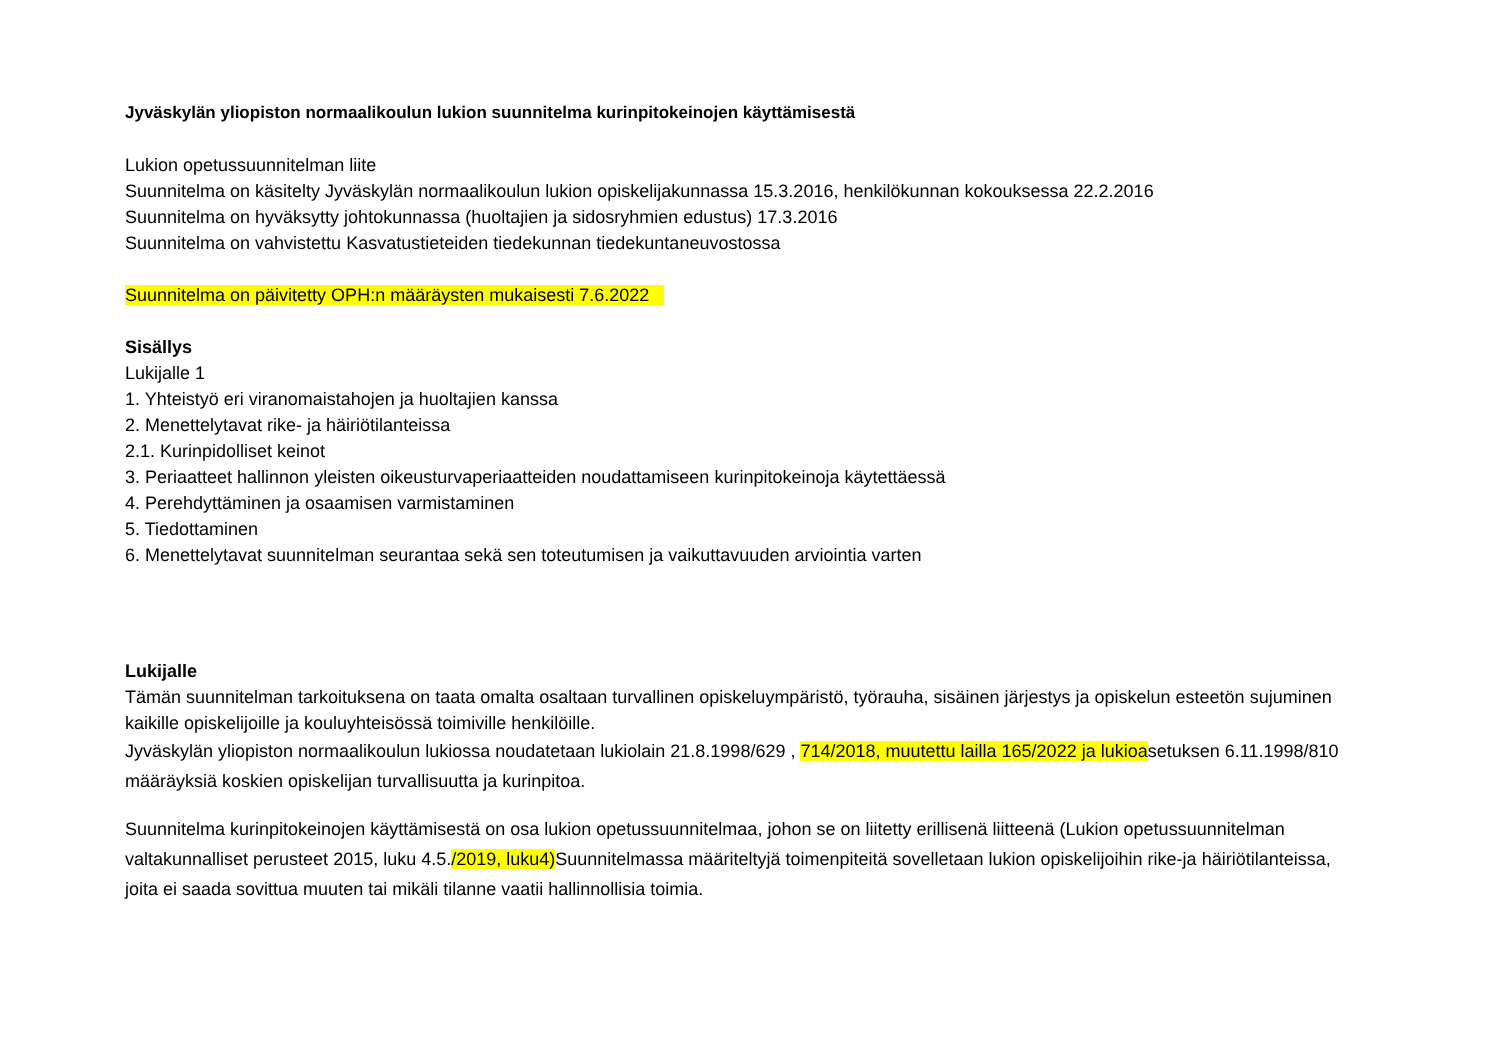Jyväskylän yliopiston normaalikoulun lukion suunnitelma kurinpitokeinojen käyttämisestä
Lukion opetussuunnitelman liite
Suunnitelma on käsitelty Jyväskylän normaalikoulun lukion opiskelijakunnassa 15.3.2016, henkilökunnan kokouksessa 22.2.2016
Suunnitelma on hyväksytty johtokunnassa (huoltajien ja sidosryhmien edustus) 17.3.2016
Suunnitelma on vahvistettu Kasvatustieteiden tiedekunnan tiedekuntaneuvostossa
Suunnitelma on päivitetty OPH:n määräysten mukaisesti 7.6.2022
Sisällys
Lukijalle 1
1. Yhteistyö eri viranomaistahojen ja huoltajien kanssa
2. Menettelytavat rike- ja häiriötilanteissa
2.1. Kurinpidolliset keinot
3. Periaatteet hallinnon yleisten oikeusturvaperiaatteiden noudattamiseen kurinpitokeinoja käytettäessä
4. Perehdyttäminen ja osaamisen varmistaminen
5. Tiedottaminen
6. Menettelytavat suunnitelman seurantaa sekä sen toteutumisen ja vaikuttavuuden arviointia varten
Lukijalle
Tämän suunnitelman tarkoituksena on taata omalta osaltaan turvallinen opiskeluympäristö, työrauha, sisäinen järjestys ja opiskelun esteetön sujuminen kaikille opiskelijoille ja kouluyhteisössä toimiville henkilöille.
Jyväskylän yliopiston normaalikoulun lukiossa noudatetaan lukiolain 21.8.1998/629 , 714/2018, muutettu lailla 165/2022 ja lukioasetuksen 6.11.1998/810 määräyksiä koskien opiskelijan turvallisuutta ja kurinpitoa.
Suunnitelma kurinpitokeinojen käyttämisestä on osa lukion opetussuunnitelmaa, johon se on liitetty erillisenä liitteenä (Lukion opetussuunnitelman valtakunnalliset perusteet 2015, luku 4.5./2019, luku4)Suunnitelmassa määriteltyjä toimenpiteitä sovelletaan lukion opiskelijoihin rike-ja häiriötilanteissa, joita ei saada sovittua muuten tai mikäli tilanne vaatii hallinnollisia toimia.